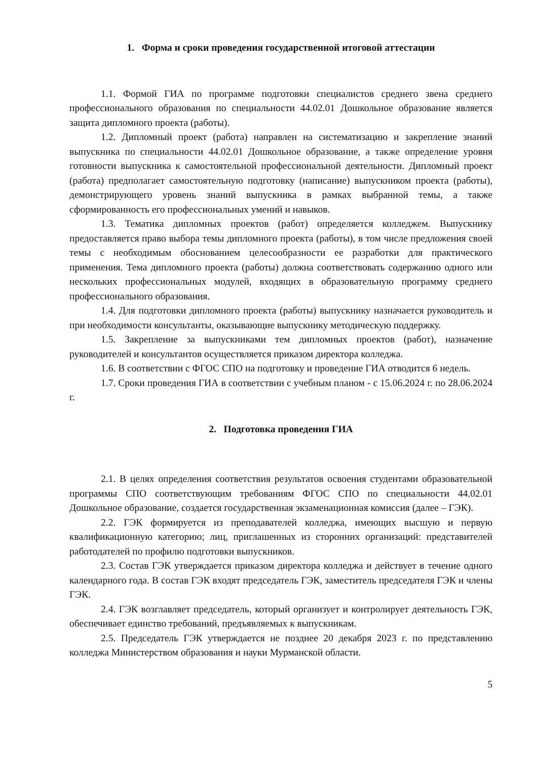1. Форма и сроки проведения государственной итоговой аттестации
1.1. Формой ГИА по программе подготовки специалистов среднего звена среднего профессионального образования по специальности 44.02.01 Дошкольное образование является защита дипломного проекта (работы).
1.2. Дипломный проект (работа) направлен на систематизацию и закрепление знаний выпускника по специальности 44.02.01 Дошкольное образование, а также определение уровня готовности выпускника к самостоятельной профессиональной деятельности. Дипломный проект (работа) предполагает самостоятельную подготовку (написание) выпускником проекта (работы), демонстрирующего уровень знаний выпускника в рамках выбранной темы, а также сформированность его профессиональных умений и навыков.
1.3. Тематика дипломных проектов (работ) определяется колледжем. Выпускнику предоставляется право выбора темы дипломного проекта (работы), в том числе предложения своей темы с необходимым обоснованием целесообразности ее разработки для практического применения. Тема дипломного проекта (работы) должна соответствовать содержанию одного или нескольких профессиональных модулей, входящих в образовательную программу среднего профессионального образования.
1.4. Для подготовки дипломного проекта (работы) выпускнику назначается руководитель и при необходимости консультанты, оказывающие выпускнику методическую поддержку.
1.5. Закрепление за выпускниками тем дипломных проектов (работ), назначение руководителей и консультантов осуществляется приказом директора колледжа.
1.6. В соответствии с ФГОС СПО на подготовку и проведение ГИА отводится 6 недель.
1.7. Сроки проведения ГИА в соответствии с учебным планом - с 15.06.2024 г. по 28.06.2024 г.
2. Подготовка проведения ГИА
2.1. В целях определения соответствия результатов освоения студентами образовательной программы СПО соответствующим требованиям ФГОС СПО по специальности 44.02.01 Дошкольное образование, создается государственная экзаменационная комиссия (далее – ГЭК).
2.2. ГЭК формируется из преподавателей колледжа, имеющих высшую и первую квалификационную категорию; лиц, приглашенных из сторонних организаций: представителей работодателей по профилю подготовки выпускников.
2.3. Состав ГЭК утверждается приказом директора колледжа и действует в течение одного календарного года. В состав ГЭК входят председатель ГЭК, заместитель председателя ГЭК и члены ГЭК.
2.4. ГЭК возглавляет председатель, который организует и контролирует деятельность ГЭК, обеспечивает единство требований, предъявляемых к выпускникам.
2.5. Председатель ГЭК утверждается не позднее 20 декабря 2023 г. по представлению колледжа Министерством образования и науки Мурманской области.
5